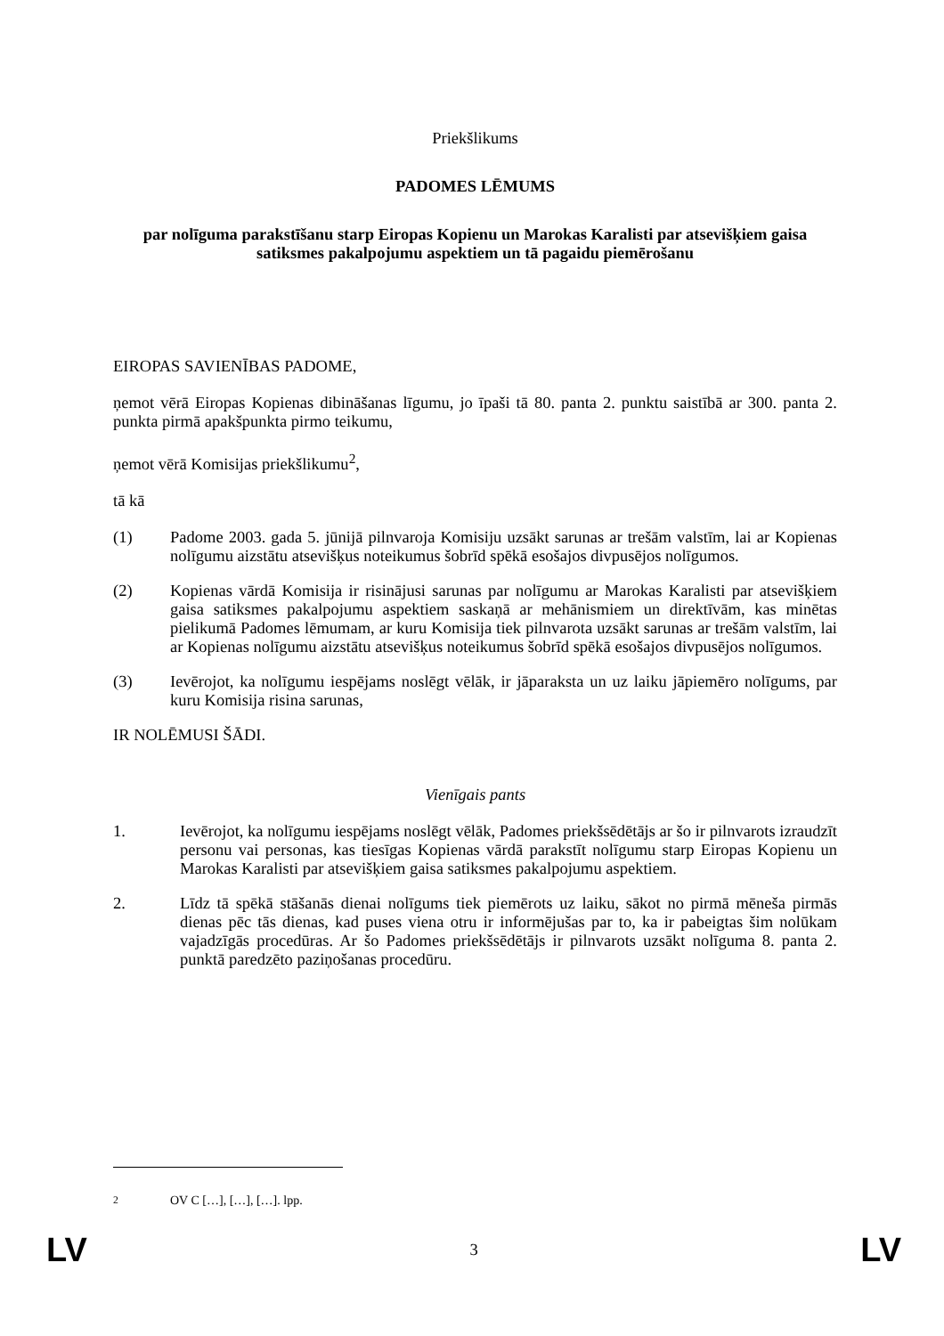Priekšlikums
PADOMES LĒMUMS
par nolīguma parakstīšanu starp Eiropas Kopienu un Marokas Karalisti par atsevišķiem gaisa satiksmes pakalpojumu aspektiem un tā pagaidu piemērošanu
EIROPAS SAVIENĪBAS PADOME,
ņemot vērā Eiropas Kopienas dibināšanas līgumu, jo īpaši tā 80. panta 2. punktu saistībā ar 300. panta 2. punkta pirmā apakšpunkta pirmo teikumu,
ņemot vērā Komisijas priekšlikumu<sup>2</sup>,
tā kā
(1) Padome 2003. gada 5. jūnijā pilnvaroja Komisiju uzsākt sarunas ar trešām valstīm, lai ar Kopienas nolīgumu aizstātu atsevišķus noteikumus šobrīd spēkā esošajos divpusējos nolīgumos.
(2) Kopienas vārdā Komisija ir risinājusi sarunas par nolīgumu ar Marokas Karalisti par atsevišķiem gaisa satiksmes pakalpojumu aspektiem saskaņā ar mehānismiem un direktīvām, kas minētas pielikumā Padomes lēmumam, ar kuru Komisija tiek pilnvarota uzsākt sarunas ar trešām valstīm, lai ar Kopienas nolīgumu aizstātu atsevišķus noteikumus šobrīd spēkā esošajos divpusējos nolīgumos.
(3) Ievērojot, ka nolīgumu iespējams noslēgt vēlāk, ir jāparaksta un uz laiku jāpiemēro nolīgums, par kuru Komisija risina sarunas,
IR NOLĒMUSI ŠĀDI.
Vienīgais pants
1. Ievērojot, ka nolīgumu iespējams noslēgt vēlāk, Padomes priekšsēdētājs ar šo ir pilnvarots izraudzīt personu vai personas, kas tiesīgas Kopienas vārdā parakstīt nolīgumu starp Eiropas Kopienu un Marokas Karalisti par atsevišķiem gaisa satiksmes pakalpojumu aspektiem.
2. Līdz tā spēkā stāšanās dienai nolīgums tiek piemērots uz laiku, sākot no pirmā mēneša pirmās dienas pēc tās dienas, kad puses viena otru ir informējušas par to, ka ir pabeigtas šim nolūkam vajadzīgās procedūras. Ar šo Padomes priekšsēdētājs ir pilnvarots uzsākt nolīguma 8. panta 2. punktā paredzēto paziņošanas procedūru.
<sup>2</sup> OV C […], […], […]. lpp.
LV 3 LV